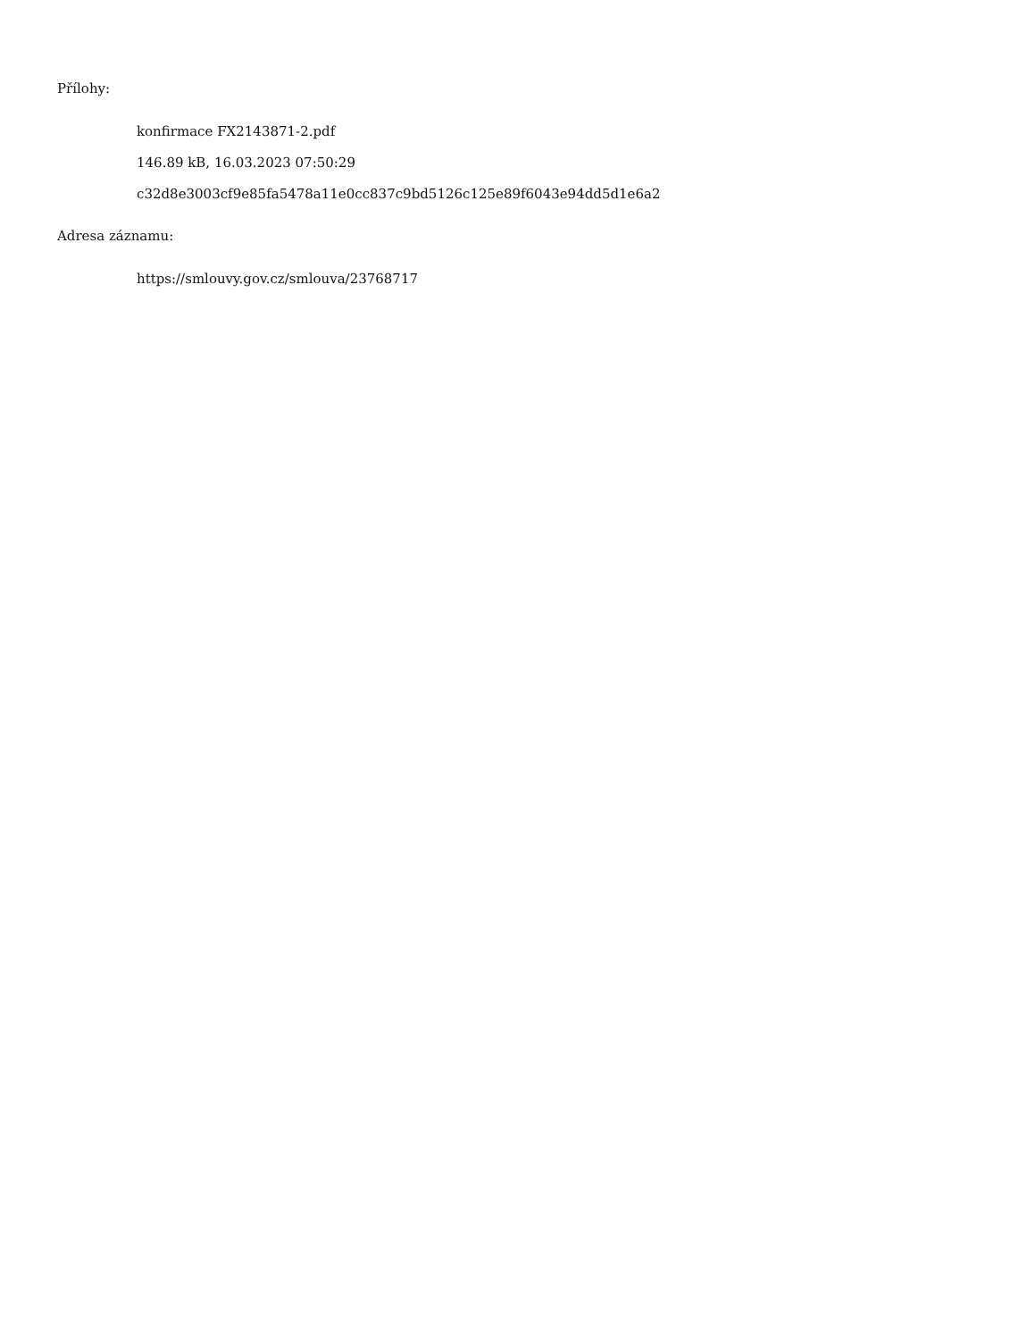Přílohy:
konfirmace FX2143871-2.pdf
146.89 kB, 16.03.2023 07:50:29
c32d8e3003cf9e85fa5478a11e0cc837c9bd5126c125e89f6043e94dd5d1e6a2
Adresa záznamu:
https://smlouvy.gov.cz/smlouva/23768717